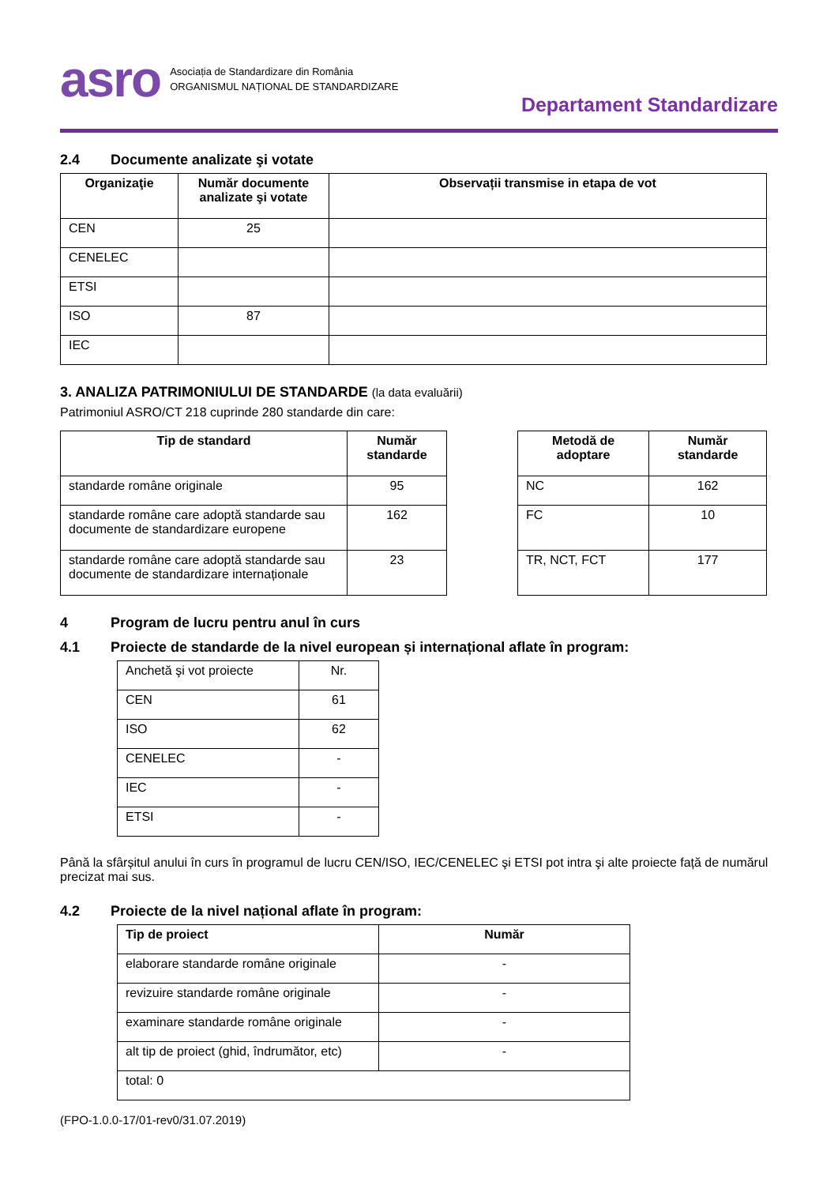asro
Asociația de Standardizare din România
ORGANISMUL NAȚIONAL DE STANDARDIZARE
Departament Standardizare
2.4 Documente analizate şi votate
| Organizaţie | Număr documente analizate şi votate | Observații transmise in etapa de vot |
| --- | --- | --- |
| CEN | 25 | |
| CENELEC | | |
| ETSI | | |
| ISO | 87 | |
| IEC | | |
3. ANALIZA PATRIMONIULUI DE STANDARDE (la data evaluării)
Patrimoniul ASRO/CT 218 cuprinde 280 standarde din care:
| Tip de standard | Număr standarde |
| --- | --- |
| standarde române originale | 95 |
| standarde române care adoptă standarde sau documente de standardizare europene | 162 |
| standarde române care adoptă standarde sau documente de standardizare internaționale | 23 |
| Metodă de adoptare | Număr standarde |
| --- | --- |
| NC | 162 |
| FC | 10 |
| TR, NCT, FCT | 177 |
4 Program de lucru pentru anul în curs
4.1 Proiecte de standarde de la nivel european și internațional aflate în program:
| Anchetă şi vot proiecte | Nr. |
| CEN | 61 |
| ISO | 62 |
| CENELEC | - |
| IEC | - |
| ETSI | - |
Până la sfârșitul anului în curs în programul de lucru CEN/ISO, IEC/CENELEC şi ETSI pot intra şi alte proiecte față de numărul precizat mai sus.
4.2 Proiecte de la nivel național aflate în program:
| Tip de proiect | Număr |
| --- | --- |
| elaborare standarde române originale | - |
| revizuire standarde române originale | - |
| examinare standarde române originale | - |
| alt tip de proiect (ghid, îndrumător, etc) | - |
| total: 0 | |
(FPO-1.0.0-17/01-rev0/31.07.2019)